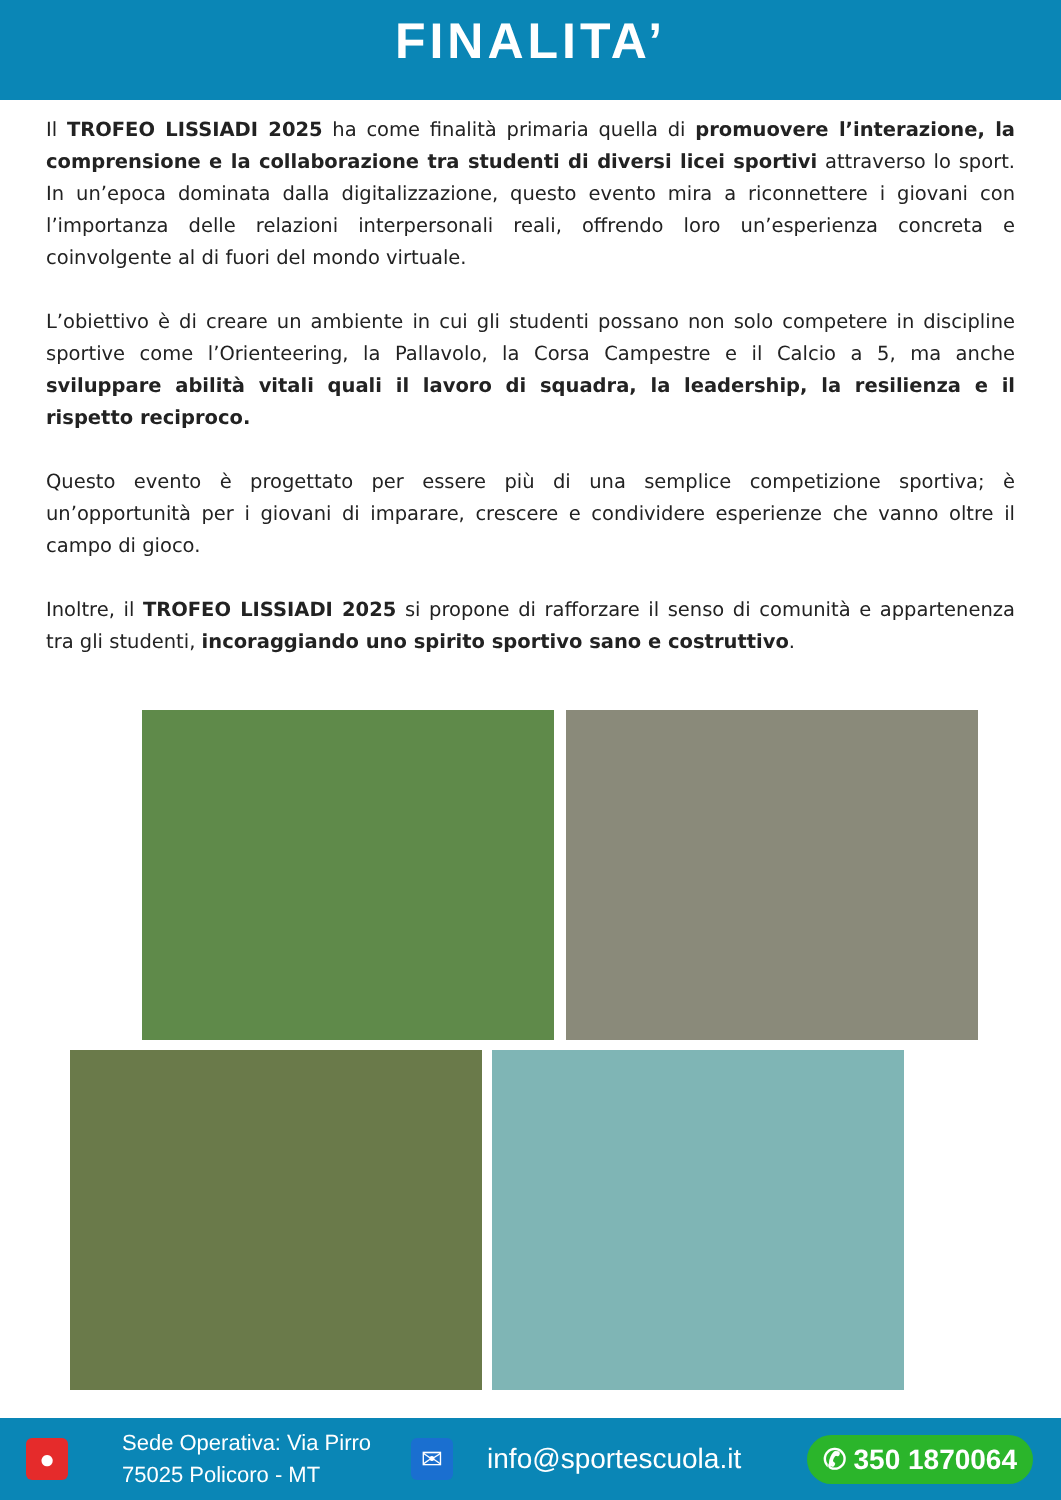FINALITA’
Il TROFEO LISSIADI 2025 ha come finalità primaria quella di promuovere l’interazione, la comprensione e la collaborazione tra studenti di diversi licei sportivi attraverso lo sport. In un’epoca dominata dalla digitalizzazione, questo evento mira a riconnettere i giovani con l’importanza delle relazioni interpersonali reali, offrendo loro un’esperienza concreta e coinvolgente al di fuori del mondo virtuale.
L’obiettivo è di creare un ambiente in cui gli studenti possano non solo competere in discipline sportive come l’Orienteering, la Pallavolo, la Corsa Campestre e il Calcio a 5, ma anche sviluppare abilità vitali quali il lavoro di squadra, la leadership, la resilienza e il rispetto reciproco.
Questo evento è progettato per essere più di una semplice competizione sportiva; è un’opportunità per i giovani di imparare, crescere e condividere esperienze che vanno oltre il campo di gioco.
Inoltre, il TROFEO LISSIADI 2025 si propone di rafforzare il senso di comunità e appartenenza tra gli studenti, incoraggiando uno spirito sportivo sano e costruttivo.
●
Sede Operativa: Via Pirro
75025 Policoro - MT
✉
info@sportescuola.it
✆ 350 1870064